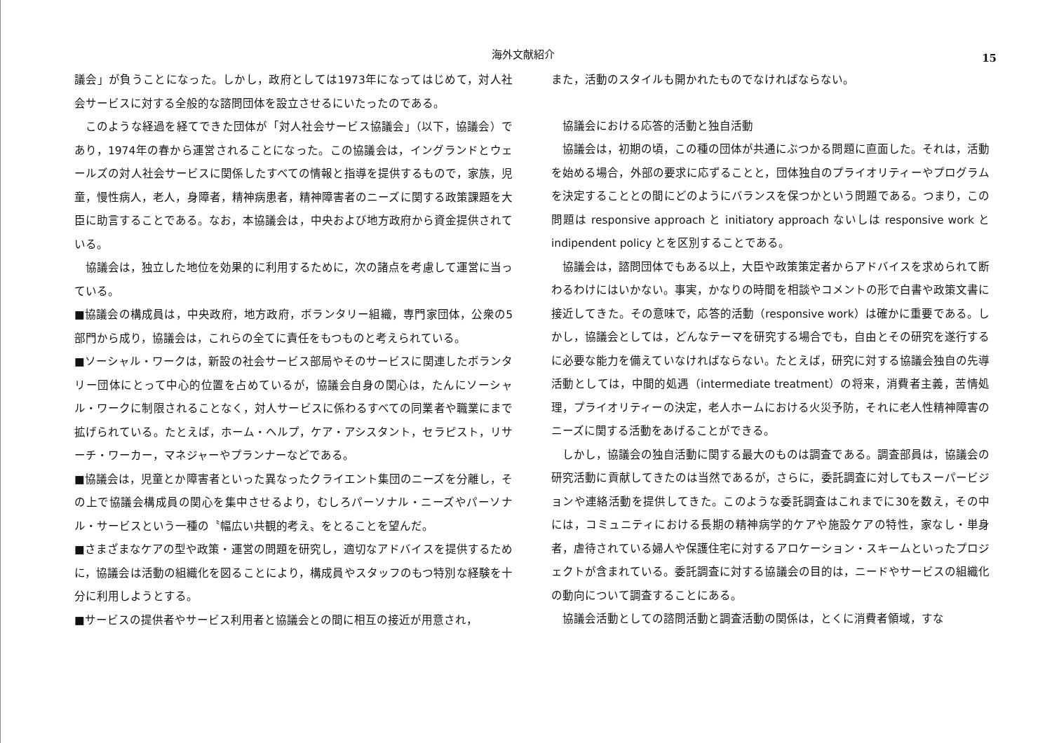海外文献紹介 15
議会」が負うことになった。しかし，政府としては1973年になってはじめて，対人社会サービスに対する全般的な諮問団体を設立させるにいたったのである。
このような経過を経てできた団体が「対人社会サービス協議会」（以下，協議会）であり，1974年の春から運営されることになった。この協議会は，イングランドとウェールズの対人社会サービスに関係したすべての情報と指導を提供するもので，家族，児童，慢性病人，老人，身障者，精神病患者，精神障害者のニーズに関する政策課題を大臣に助言することである。なお，本協議会は，中央および地方政府から資金提供されている。
協議会は，独立した地位を効果的に利用するために，次の諸点を考慮して運営に当っている。
■協議会の構成員は，中央政府，地方政府，ボランタリー組織，専門家団体，公衆の5部門から成り，協議会は，これらの全てに責任をもつものと考えられている。
■ソーシャル・ワークは，新設の社会サービス部局やそのサービスに関連したボランタリー団体にとって中心的位置を占めているが，協議会自身の関心は，たんにソーシャル・ワークに制限されることなく，対人サービスに係わるすべての同業者や職業にまで拡げられている。たとえば，ホーム・ヘルプ，ケア・アシスタント，セラピスト，リサーチ・ワーカー，マネジャーやプランナーなどである。
■協議会は，児童とか障害者といった異なったクライエント集団のニーズを分離し，その上で協議会構成員の関心を集中させるより，むしろパーソナル・ニーズやパーソナル・サービスという一種の〝幅広い共観的考え〟をとることを望んだ。
■さまざまなケアの型や政策・運営の問題を研究し，適切なアドバイスを提供するために，協議会は活動の組織化を図ることにより，構成員やスタッフのもつ特別な経験を十分に利用しようとする。
■サービスの提供者やサービス利用者と協議会との間に相互の接近が用意され，
また，活動のスタイルも開かれたものでなければならない。
協議会における応答的活動と独自活動
協議会は，初期の頃，この種の団体が共通にぶつかる問題に直面した。それは，活動を始める場合，外部の要求に応ずることと，団体独自のプライオリティーやプログラムを決定することとの間にどのようにバランスを保つかという問題である。つまり，この問題は responsive approach と initiatory approach ないしは responsive work と indipendent policy とを区別することである。
協議会は，諮問団体でもある以上，大臣や政策策定者からアドバイスを求められて断わるわけにはいかない。事実，かなりの時間を相談やコメントの形で白書や政策文書に接近してきた。その意味で，応答的活動（responsive work）は確かに重要である。しかし，協議会としては，どんなテーマを研究する場合でも，自由とその研究を遂行するに必要な能力を備えていなければならない。たとえば，研究に対する協議会独自の先導活動としては，中間的処遇（intermediate treatment）の将来，消費者主義，苦情処理，プライオリティーの決定，老人ホームにおける火災予防，それに老人性精神障害のニーズに関する活動をあげることができる。
しかし，協議会の独自活動に関する最大のものは調査である。調査部員は，協議会の研究活動に貢献してきたのは当然であるが，さらに，委託調査に対してもスーパービジョンや連絡活動を提供してきた。このような委託調査はこれまでに30を数え，その中には，コミュニティにおける長期の精神病学的ケアや施設ケアの特性，家なし・単身者，虐待されている婦人や保護住宅に対するアロケーション・スキームといったプロジェクトが含まれている。委託調査に対する協議会の目的は，ニードやサービスの組織化の動向について調査することにある。
協議会活動としての諮問活動と調査活動の関係は，とくに消費者領域，すな